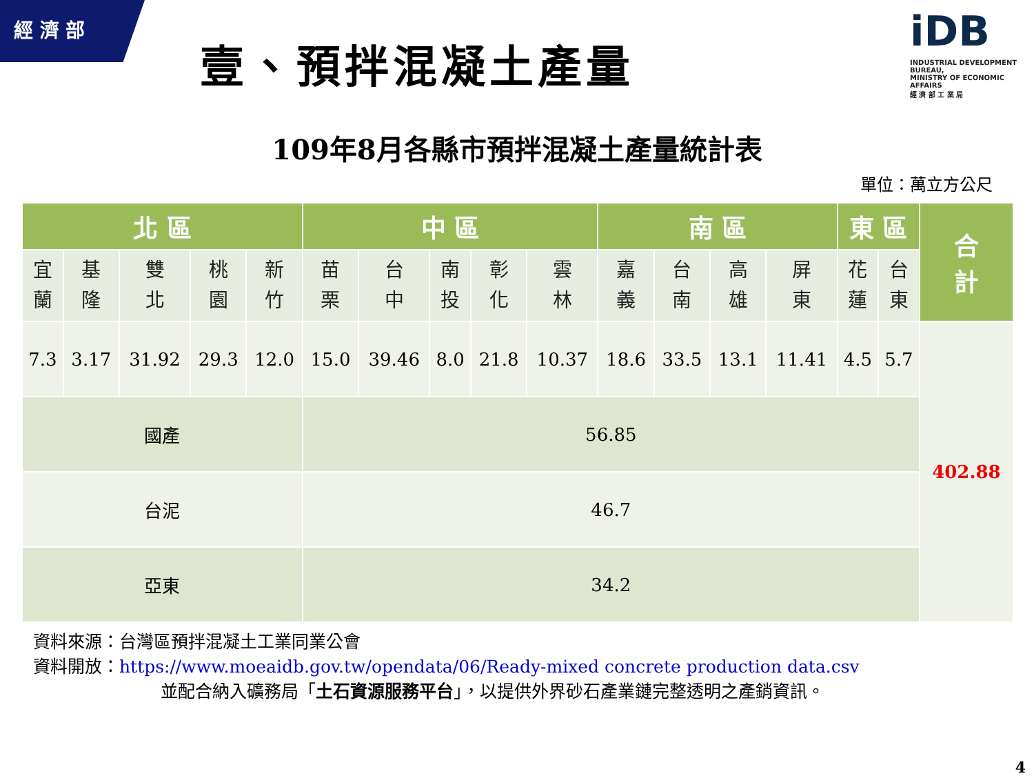經 濟 部
壹、預拌混凝土產量
iDB
INDUSTRIAL DEVELOPMENT BUREAU,
MINISTRY OF ECONOMIC AFFAIRS
經 濟 部 工 業 局
109年8月各縣市預拌混凝土產量統計表
單位：萬立方公尺
| 北 區 | | | | | 中 區 | | | | | 南 區 | | | | 東 區 | | 合 計 |
| --- | --- | --- | --- | --- | --- | --- | --- | --- | --- | --- | --- | --- | --- | --- | --- | --- |
| 宜 蘭 | 基 隆 | 雙 北 | 桃 園 | 新 竹 | 苗 栗 | 台 中 | 南 投 | 彰 化 | 雲 林 | 嘉 義 | 台 南 | 高 雄 | 屏 東 | 花 蓮 | 台 東 | |
| 7.3 | 3.17 | 31.92 | 29.3 | 12.0 | 15.0 | 39.46 | 8.0 | 21.8 | 10.37 | 18.6 | 33.5 | 13.1 | 11.41 | 4.5 | 5.7 | 402.88 |
| 國產 | | | | | 56.85 | | | | | | | | | | | |
| 台泥 | | | | | 46.7 | | | | | | | | | | | |
| 亞東 | | | | | 34.2 | | | | | | | | | | | |
資料來源：台灣區預拌混凝土工業同業公會
資料開放：https://www.moeaidb.gov.tw/opendata/06/Ready-mixed concrete production data.csv
並配合納入礦務局「土石資源服務平台」，以提供外界砂石產業鏈完整透明之產銷資訊。
4